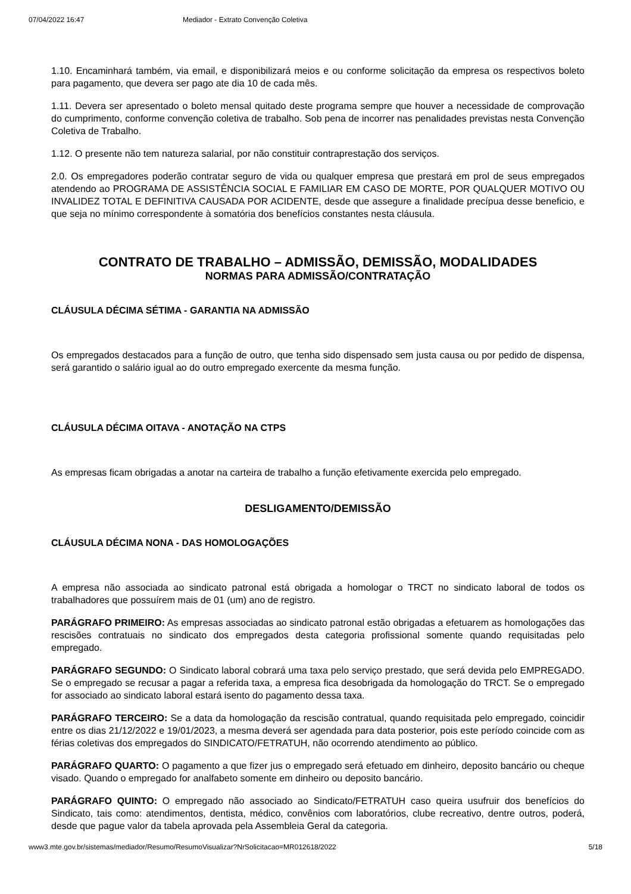07/04/2022 16:47 Mediador - Extrato Convenção Coletiva
1.10. Encaminhará também, via email, e disponibilizará meios e ou conforme solicitação da empresa os respectivos boleto para pagamento, que devera ser pago ate dia 10 de cada mês.
1.11. Devera ser apresentado o boleto mensal quitado deste programa sempre que houver a necessidade de comprovação do cumprimento, conforme convenção coletiva de trabalho. Sob pena de incorrer nas penalidades previstas nesta Convenção Coletiva de Trabalho.
1.12. O presente não tem natureza salarial, por não constituir contraprestação dos serviços.
2.0. Os empregadores poderão contratar seguro de vida ou qualquer empresa que prestará em prol de seus empregados atendendo ao PROGRAMA DE ASSISTÊNCIA SOCIAL E FAMILIAR EM CASO DE MORTE, POR QUALQUER MOTIVO OU INVALIDEZ TOTAL E DEFINITIVA CAUSADA POR ACIDENTE, desde que assegure a finalidade precípua desse beneficio, e que seja no mínimo correspondente à somatória dos benefícios constantes nesta cláusula.
CONTRATO DE TRABALHO – ADMISSÃO, DEMISSÃO, MODALIDADES
NORMAS PARA ADMISSÃO/CONTRATAÇÃO
CLÁUSULA DÉCIMA SÉTIMA - GARANTIA NA ADMISSÃO
Os empregados destacados para a função de outro, que tenha sido dispensado sem justa causa ou por pedido de dispensa, será garantido o salário igual ao do outro empregado exercente da mesma função.
CLÁUSULA DÉCIMA OITAVA - ANOTAÇÃO NA CTPS
As empresas ficam obrigadas a anotar na carteira de trabalho a função efetivamente exercida pelo empregado.
DESLIGAMENTO/DEMISSÃO
CLÁUSULA DÉCIMA NONA - DAS HOMOLOGAÇÕES
A empresa não associada ao sindicato patronal está obrigada a homologar o TRCT no sindicato laboral de todos os trabalhadores que possuírem mais de 01 (um) ano de registro.
PARÁGRAFO PRIMEIRO: As empresas associadas ao sindicato patronal estão obrigadas a efetuarem as homologações das rescisões contratuais no sindicato dos empregados desta categoria profissional somente quando requisitadas pelo empregado.
PARÁGRAFO SEGUNDO: O Sindicato laboral cobrará uma taxa pelo serviço prestado, que será devida pelo EMPREGADO. Se o empregado se recusar a pagar a referida taxa, a empresa fica desobrigada da homologação do TRCT. Se o empregado for associado ao sindicato laboral estará isento do pagamento dessa taxa.
PARÁGRAFO TERCEIRO: Se a data da homologação da rescisão contratual, quando requisitada pelo empregado, coincidir entre os dias 21/12/2022 e 19/01/2023, a mesma deverá ser agendada para data posterior, pois este período coincide com as férias coletivas dos empregados do SINDICATO/FETRATUH, não ocorrendo atendimento ao público.
PARÁGRAFO QUARTO: O pagamento a que fizer jus o empregado será efetuado em dinheiro, deposito bancário ou cheque visado. Quando o empregado for analfabeto somente em dinheiro ou deposito bancário.
PARÁGRAFO QUINTO: O empregado não associado ao Sindicato/FETRATUH caso queira usufruir dos benefícios do Sindicato, tais como: atendimentos, dentista, médico, convênios com laboratórios, clube recreativo, dentre outros, poderá, desde que pague valor da tabela aprovada pela Assembleia Geral da categoria.
www3.mte.gov.br/sistemas/mediador/Resumo/ResumoVisualizar?NrSolicitacao=MR012618/2022 5/18